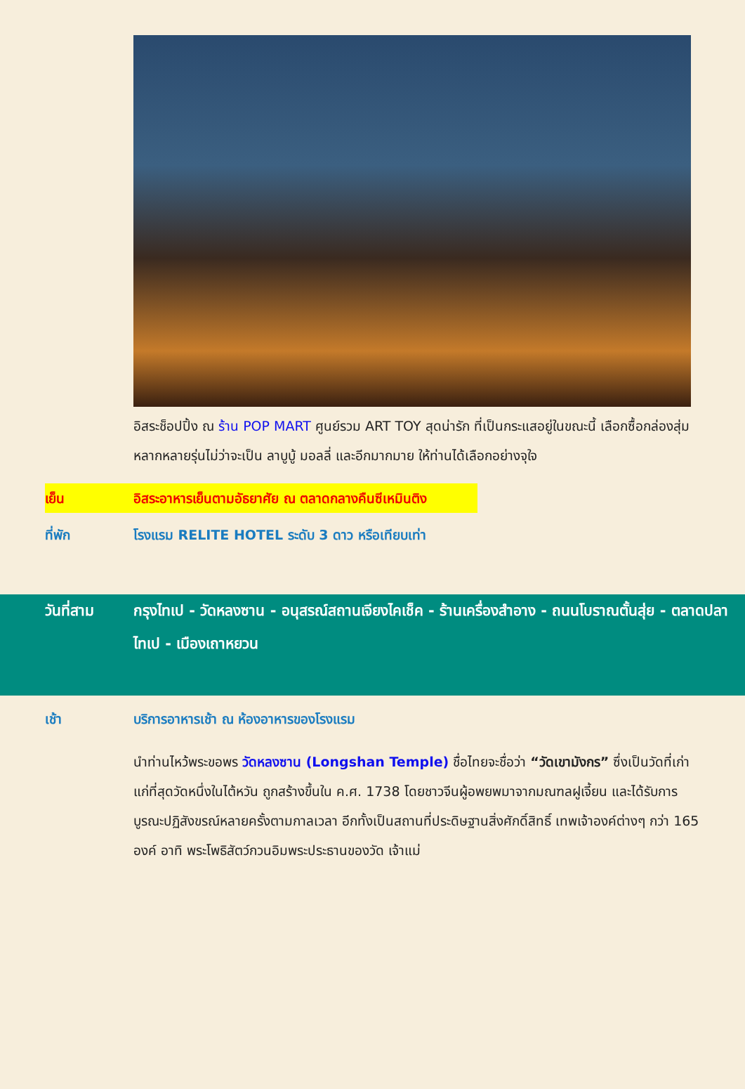อิสระช็อปปิ้ง ณ ร้าน POP MART ศูนย์รวม ART TOY สุดน่ารัก ที่เป็นกระแสอยู่ในขณะนี้ เลือกซื้อกล่องสุ่มหลากหลายรุ่นไม่ว่าจะเป็น ลาบูบู้ มอลลี่ และอีกมากมาย ให้ท่านได้เลือกอย่างจุใจ
เย็น อิสระอาหารเย็นตามอัธยาศัย ณ ตลาดกลางคืนซีเหมินติง
ที่พัก โรงแรม RELITE HOTEL ระดับ 3 ดาว หรือเทียบเท่า
วันที่สาม กรุงไทเป - วัดหลงซาน - อนุสรณ์สถานเจียงไคเช็ค - ร้านเครื่องสำอาง - ถนนโบราณตั้นสุ่ย - ตลาดปลาไทเป - เมืองเถาหยวน
เช้า บริการอาหารเช้า ณ ห้องอาหารของโรงแรม
นำท่านไหว้พระขอพร วัดหลงซาน (Longshan Temple) ชื่อไทยจะชื่อว่า “วัดเขามังกร” ซึ่งเป็นวัดที่เก่าแก่ที่สุดวัดหนึ่งในไต้หวัน ถูกสร้างขึ้นใน ค.ศ. 1738 โดยชาวจีนผู้อพยพมาจากมณฑลฝูเจี้ยน และได้รับการบูรณะปฏิสังขรณ์หลายครั้งตามกาลเวลา อีกทั้งเป็นสถานที่ประดิษฐานสิ่งศักดิ์สิทธิ์ เทพเจ้าองค์ต่างๆ กว่า 165 องค์ อาทิ พระโพธิสัตว์กวนอิมพระประธานของวัด เจ้าแม่